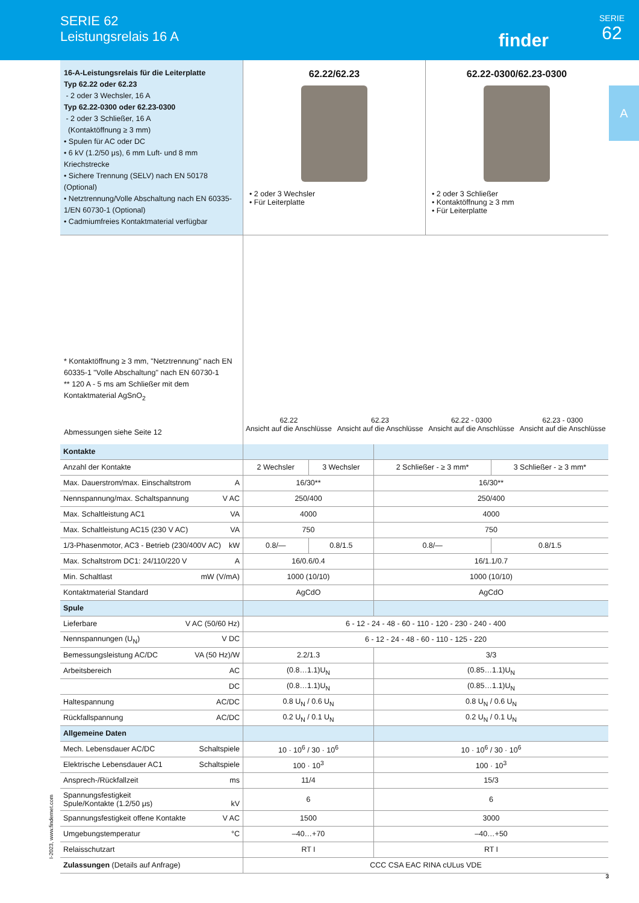SERIE 62
Leistungsrelais 16 A
finder
SERIE
62
A
16-A-Leistungsrelais für die Leiterplatte
Typ 62.22 oder 62.23
- 2 oder 3 Wechsler, 16 A
Typ 62.22-0300 oder 62.23-0300
- 2 oder 3 Schließer, 16 A
(Kontaktöffnung ≥ 3 mm)
• Spulen für AC oder DC
• 6 kV (1.2/50 μs), 6 mm Luft- und 8 mm Kriechstrecke
• Sichere Trennung (SELV) nach EN 50178 (Optional)
• Netztrennung/Volle Abschaltung nach EN 60335-1/EN 60730-1 (Optional)
• Cadmiumfreies Kontaktmaterial verfügbar
62.22/62.23
• 2 oder 3 Wechsler
• Für Leiterplatte
62.22-0300/62.23-0300
• 2 oder 3 Schließer
• Kontaktöffnung ≥ 3 mm
• Für Leiterplatte
* Kontaktöffnung ≥ 3 mm, "Netztrennung" nach EN 60335-1 "Volle Abschaltung" nach EN 60730-1
** 120 A - 5 ms am Schließer mit dem Kontaktmaterial AgSnO<sub>2</sub>
Abmessungen siehe Seite 12
62.22
Ansicht auf die Anschlüsse
62.23
Ansicht auf die Anschlüsse
62.22 - 0300
Ansicht auf die Anschlüsse
62.23 - 0300
Ansicht auf die Anschlüsse
| Kontakte | | | | |
| Anzahl der Kontakte | 2 Wechsler | 3 Wechsler | 2 Schließer - ≥ 3 mm* | 3 Schließer - ≥ 3 mm* |
| Max. Dauerstrom/max. Einschaltstrom A | 16/30** | | 16/30** | |
| Nennspannung/max. Schaltspannung V AC | 250/400 | | 250/400 | |
| Max. Schaltleistung AC1 VA | 4000 | | 4000 | |
| Max. Schaltleistung AC15 (230 V AC) VA | 750 | | 750 | |
| 1/3-Phasenmotor, AC3 - Betrieb (230/400V AC) kW | 0.8/— | 0.8/1.5 | 0.8/— | 0.8/1.5 |
| Max. Schaltstrom DC1: 24/110/220 V A | 16/0.6/0.4 | | 16/1.1/0.7 | |
| Min. Schaltlast mW (V/mA) | 1000 (10/10) | | 1000 (10/10) | |
| Kontaktmaterial Standard | AgCdO | | AgCdO | |
| Spule | | | | |
| Lieferbare V AC (50/60 Hz) | 6 - 12 - 24 - 48 - 60 - 110 - 120 - 230 - 240 - 400 | | | |
| Nennspannungen (U<sub>N</sub>) V DC | 6 - 12 - 24 - 48 - 60 - 110 - 125 - 220 | | | |
| Bemessungsleistung AC/DC VA (50 Hz)/W | 2.2/1.3 | | 3/3 | |
| Arbeitsbereich AC | (0.8…1.1)U<sub>N</sub> | | (0.85…1.1)U<sub>N</sub> | |
| DC | (0.8…1.1)U<sub>N</sub> | | (0.85…1.1)U<sub>N</sub> | |
| Haltespannung AC/DC | 0.8 U<sub>N</sub> / 0.6 U<sub>N</sub> | | 0.8 U<sub>N</sub> / 0.6 U<sub>N</sub> | |
| Rückfallspannung AC/DC | 0.2 U<sub>N</sub> / 0.1 U<sub>N</sub> | | 0.2 U<sub>N</sub> / 0.1 U<sub>N</sub> | |
| Allgemeine Daten | | | | |
| Mech. Lebensdauer AC/DC Schaltspiele | 10 · 10<sup>6</sup> / 30 · 10<sup>6</sup> | | 10 · 10<sup>6</sup> / 30 · 10<sup>6</sup> | |
| Elektrische Lebensdauer AC1 Schaltspiele | 100 · 10<sup>3</sup> | | 100 · 10<sup>3</sup> | |
| Ansprech-/Rückfallzeit ms | 11/4 | | 15/3 | |
| Spannungsfestigkeit Spule/Kontakte (1.2/50 μs) kV | 6 | | 6 | |
| Spannungsfestigkeit offene Kontakte V AC | 1500 | | 3000 | |
| Umgebungstemperatur °C | –40…+70 | | –40…+50 | |
| Relaisschutzart | RT I | | RT I | |
| Zulassungen (Details auf Anfrage) | CCC CSA EAC RINA cULus VDE | | | |
I-2023, www.findernet.com
3